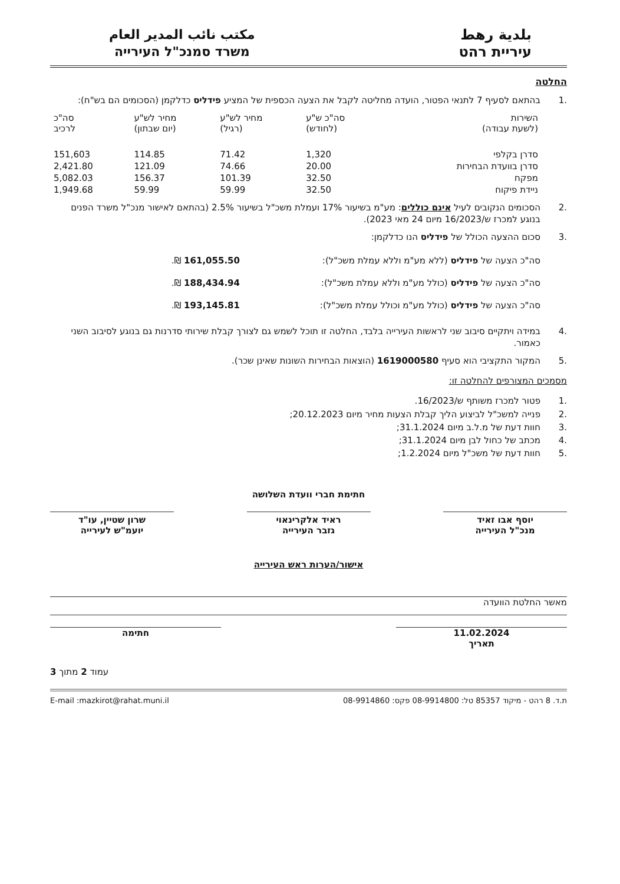بلدية رهط
עיריית רהט
مكتب نائب المدير العام
משרד סמנכ"ל העירייה
החלטה
.1 בהתאם לסעיף 7 לתנאי הפטור, הועדה מחליטה לקבל את הצעה הכספית של המציע פידליס כדלקמן (הסכומים הם בש"ח):
| השירות (לשעת עבודה) | סה"כ ש"ע (לחודש) | מחיר לש"ע (רגיל) | מחיר לש"ע (יום שבתון) | סה"כ לרכיב |
| --- | --- | --- | --- | --- |
| סדרן בקלפי | 1,320 | 71.42 | 114.85 | 151,603 |
| סדרן בוועדת הבחירות | 20.00 | 74.66 | 121.09 | 2,421.80 |
| מפקח | 32.50 | 101.39 | 156.37 | 5,082.03 |
| ניידת פיקוח | 32.50 | 59.99 | 59.99 | 1,949.68 |
.2 הסכומים הנקובים לעיל אינם כוללים: מע"מ בשיעור 17% ועמלת משכ"ל בשיעור 2.5% (בהתאם לאישור מנכ"ל משרד הפנים בנוגע למכרז ש/16/2023 מיום 24 מאי 2023).
.3 סכום ההצעה הכולל של פידליס הנו כדלקמן:
סה"כ הצעה של פידליס (ללא מע"מ וללא עמלת משכ"ל): 161,055.50 ₪.
סה"כ הצעה של פידליס (כולל מע"מ וללא עמלת משכ"ל): 188,434.94 ₪.
סה"כ הצעה של פידליס (כולל מע"מ וכולל עמלת משכ"ל): 193,145.81 ₪.
.4 במידה ויתקיים סיבוב שני לראשות העירייה בלבד, החלטה זו תוכל לשמש גם לצורך קבלת שירותי סדרנות גם בנוגע לסיבוב השני כאמור.
.5 המקור התקציבי הוא סעיף 1619000580 (הוצאות הבחירות השונות שאינן שכר).
מסמכים המצורפים להחלטה זו:
.1 פטור למכרז משותף ש/16/2023.
.2 פנייה למשכ"ל לביצוע הליך קבלת הצעות מחיר מיום 20.12.2023;
.3 חוות דעת של מ.ל.ב מיום 31.1.2024;
.4 מכתב של כחול לבן מיום 31.1.2024;
.5 חוות דעת של משכ"ל מיום 1.2.2024;
חתימת חברי וועדת השלושה
יוסף אבו זאיד
מנכ"ל העירייה
ראיד אלקרינאוי
גזבר העירייה
שרון שטיין, עו"ד
יועמ"ש לעירייה
אישור/הערות ראש העירייה
מאשר החלטת הוועדה
11.02.2024
תאריך
חתימה
עמוד 2 מתוך 3
ת.ד. 8 רהט - מיקוד 85357 טל: 08-9914800 פקס: 08-9914860 E-mail :mazkirot@rahat.muni.il